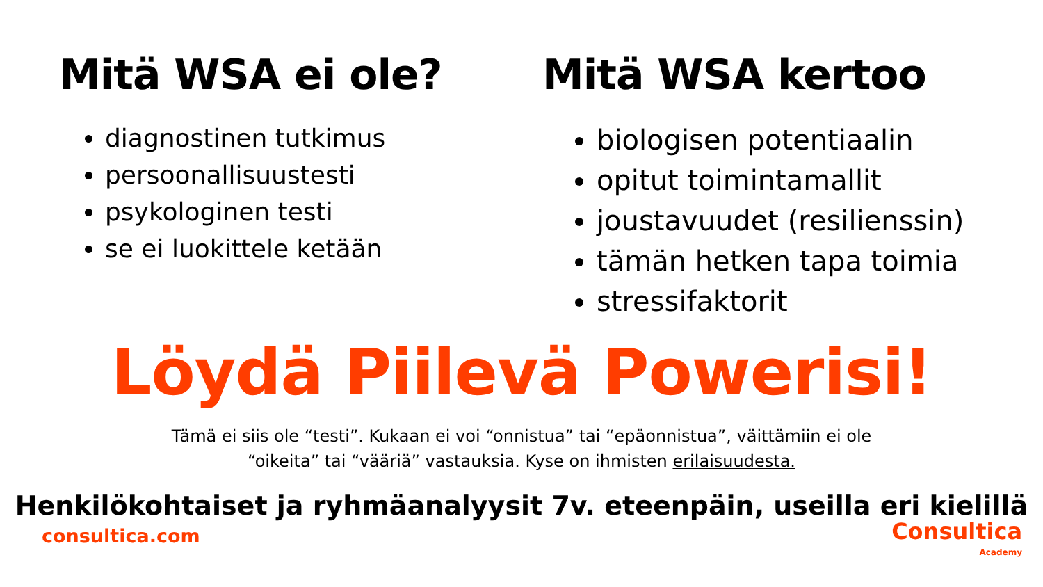Mitä WSA ei ole?
diagnostinen tutkimus
persoonallisuustesti
psykologinen testi
se ei luokittele ketään
Mitä WSA kertoo
biologisen potentiaalin
opitut toimintamallit
joustavuudet (resilienssin)
tämän hetken tapa toimia
stressifaktorit
Löydä Piilevä Powerisi!
Tämä ei siis ole “testi”. Kukaan ei voi “onnistua” tai “epäonnistua”, väittämiin ei ole
“oikeita” tai “vääriä” vastauksia. Kyse on ihmisten erilaisuudesta.
Henkilökohtaiset ja ryhmäanalyysit 7v. eteenpäin, useilla eri kielillä
consultica.com
Consultica
Academy